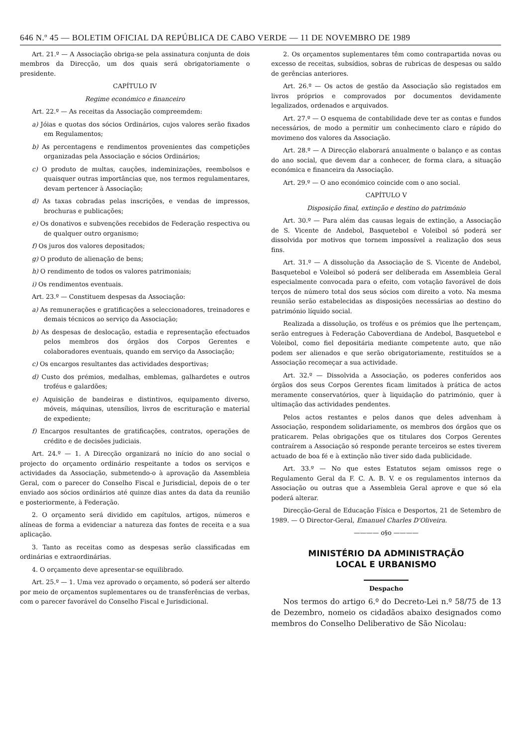646 N.º 45 — BOLETIM OFICIAL DA REPÚBLICA DE CABO VERDE — 11 DE NOVEMBRO DE 1989
Art. 21.º — A Associação obriga-se pela assinatura conjunta de dois membros da Direcção, um dos quais será obrigatoriamente o presidente.
CAPÍTULO IV
Regime económico e financeiro
Art. 22.º — As receitas da Associação compreemdem:
a) Jóias e quotas dos sócios Ordinários, cujos valores serão fixados em Regulamentos;
b) As percentagens e rendimentos provenientes das competições organizadas pela Associação e sócios Ordinários;
c) O produto de multas, cauções, indeminizações, reembolsos e quaisquer outras importâncias que, nos termos regulamentares, devam pertencer à Associação;
d) As taxas cobradas pelas inscrições, e vendas de impressos, brochuras e publicações;
e) Os donativos e subvenções recebidos de Federação respectiva ou de qualquer outro organismo;
f) Os juros dos valores depositados;
g) O produto de alienação de bens;
h) O rendimento de todos os valores patrimoniais;
i) Os rendimentos eventuais.
Art. 23.º — Constituem despesas da Associação:
a) As remunerações e gratificações a seleccionadores, treinadores e demais técnicos ao serviço da Associação;
b) As despesas de deslocação, estadia e representação efectuados pelos membros dos órgãos dos Corpos Gerentes e colaboradores eventuais, quando em serviço da Associação;
c) Os encargos resultantes das actividades desportivas;
d) Custo dos prémios, medalhas, emblemas, galhardetes e outros troféus e galardões;
e) Aquisição de bandeiras e distintivos, equipamento diverso, móveis, máquinas, utensílios, livros de escrituração e material de expediente;
f) Encargos resultantes de gratificações, contratos, operações de crédito e de decisões judiciais.
Art. 24.º — 1. A Direcção organizará no início do ano social o projecto do orçamento ordinário respeitante a todos os serviços e actividades da Associação, submetendo-o à aprovação da Assembleia Geral, com o parecer do Conselho Fiscal e Jurisdicial, depois de o ter enviado aos sócios ordinários até quinze dias antes da data da reunião e posteriormente, à Federação.
2. O orçamento será dividido em capítulos, artigos, números e alíneas de forma a evidenciar a natureza das fontes de receita e a sua aplicação.
3. Tanto as receitas como as despesas serão classificadas em ordinárias e extraordinárias.
4. O orçamento deve apresentar-se equilibrado.
Art. 25.º — 1. Uma vez aprovado o orçamento, só poderá ser alterdo por meio de orçamentos suplementares ou de transferências de verbas, com o parecer favorável do Conselho Fiscal e Jurisdicional.
2. Os orçamentos suplementares têm como contrapartida novas ou excesso de receitas, subsídios, sobras de rubricas de despesas ou saldo de gerências anteriores.
Art. 26.º — Os actos de gestão da Associação são registados em livros próprios e comprovados por documentos devidamente legalizados, ordenados e arquivados.
Art. 27.º — O esquema de contabilidade deve ter as contas e fundos necessários, de modo a permitir um conhecimento claro e rápido do movimeno dos valores da Associação.
Art. 28.º — A Direcção elaborará anualmente o balanço e as contas do ano social, que devem dar a conhecer, de forma clara, a situação económica e financeira da Associação.
Art. 29.º — O ano económico coincide com o ano social.
CAPÍTULO V
Disposição final, extinção e destino do património
Art. 30.º — Para além das causas legais de extinção, a Associação de S. Vicente de Andebol, Basquetebol e Voleibol só poderá ser dissolvida por motivos que tornem impossível a realização dos seus fins.
Art. 31.º — A dissolução da Associação de S. Vicente de Andebol, Basquetebol e Voleibol só poderá ser deliberada em Assembleia Geral especialmente convocada para o efeito, com votação favorável de dois terços de número total dos seus sócios com direito a voto. Na mesma reunião serão estabelecidas as disposições necessárias ao destino do património líquido social.
Realizada a dissolução, os troféus e os prémios que lhe pertençam, serão entregues à Federação Caboverdiana de Andebol, Basquetebol e Voleibol, como fiel depositária mediante competente auto, que não podem ser alienados e que serão obrigatoriamente, restituídos se a Associação recomeçar a sua actividade.
Art. 32.º — Dissolvida a Associação, os poderes conferidos aos órgãos dos seus Corpos Gerentes ficam limitados à prática de actos meramente conservatórios, quer à liquidação do património, quer à ultimação das actividades pendentes.
Pelos actos restantes e pelos danos que deles advenham à Associação, respondem solidariamente, os membros dos órgãos que os praticarem. Pelas obrigações que os titulares dos Corpos Gerentes contraírem a Associação só responde perante terceiros se estes tiverem actuado de boa fé e à extinção não tiver sido dada publicidade.
Art. 33.º — No que estes Estatutos sejam omissos rege o Regulamento Geral da F. C. A. B. V. e os regulamentos internos da Associação ou outras que a Assembleia Geral aprove e que só ela poderá alterar.
Direcção-Geral de Educação Física e Desportos, 21 de Setembro de 1989. — O Director-Geral, Emanuel Charles D'Oliveira.
———— o§o ————
MINISTÉRIO DA ADMINISTRAÇÃO
LOCAL E URBANISMO
Despacho
Nos termos do artigo 6.º do Decreto-Lei n.º 58/75 de 13 de Dezembro, nomeio os cidadãos abaixo designados como membros do Conselho Deliberativo de São Nicolau: